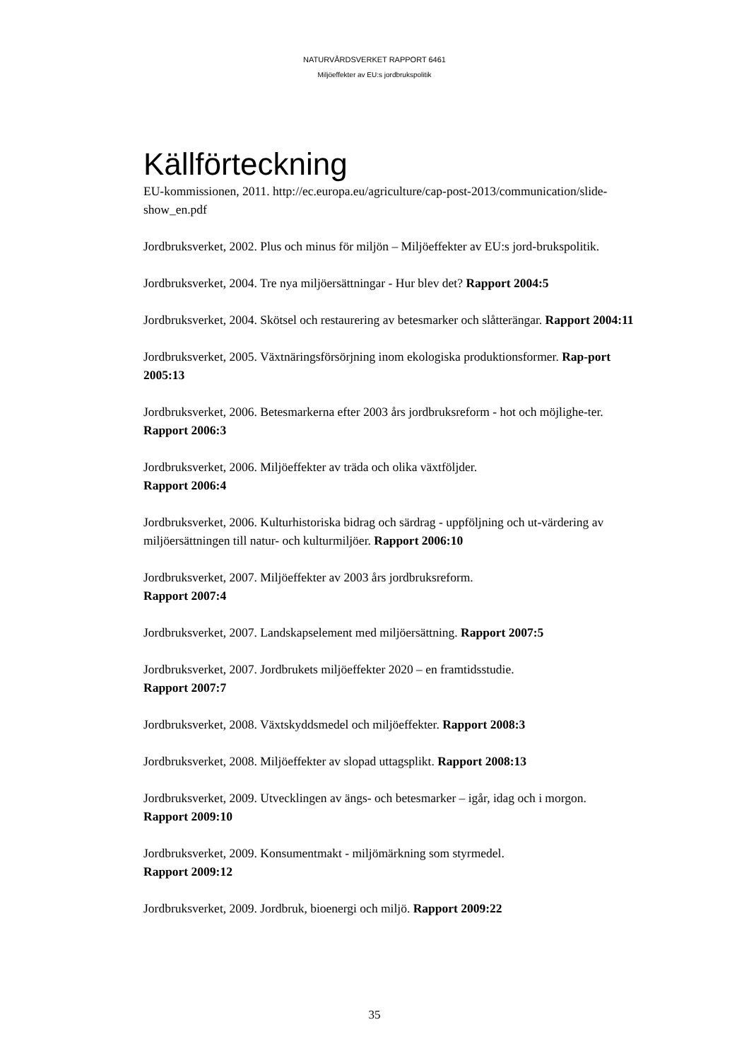NATURVÅRDSVERKET RAPPORT 6461
Miljöeffekter av EU:s jordbrukspolitik
Källförteckning
EU-kommissionen, 2011. http://ec.europa.eu/agriculture/cap-post-2013/communication/slide-show_en.pdf
Jordbruksverket, 2002. Plus och minus för miljön – Miljöeffekter av EU:s jord-brukspolitik.
Jordbruksverket, 2004. Tre nya miljöersättningar - Hur blev det? Rapport 2004:5
Jordbruksverket, 2004. Skötsel och restaurering av betesmarker och slåtterängar. Rapport 2004:11
Jordbruksverket, 2005. Växtnäringsförsörjning inom ekologiska produktionsformer. Rap-port 2005:13
Jordbruksverket, 2006. Betesmarkerna efter 2003 års jordbruksreform - hot och möjlighe-ter. Rapport 2006:3
Jordbruksverket, 2006. Miljöeffekter av träda och olika växtföljder.
Rapport 2006:4
Jordbruksverket, 2006. Kulturhistoriska bidrag och särdrag - uppföljning och ut-värdering av miljöersättningen till natur- och kulturmiljöer. Rapport 2006:10
Jordbruksverket, 2007. Miljöeffekter av 2003 års jordbruksreform.
Rapport 2007:4
Jordbruksverket, 2007. Landskapselement med miljöersättning. Rapport 2007:5
Jordbruksverket, 2007. Jordbrukets miljöeffekter 2020 – en framtidsstudie.
Rapport 2007:7
Jordbruksverket, 2008. Växtskyddsmedel och miljöeffekter. Rapport 2008:3
Jordbruksverket, 2008. Miljöeffekter av slopad uttagsplikt. Rapport 2008:13
Jordbruksverket, 2009. Utvecklingen av ängs- och betesmarker – igår, idag och i morgon.
Rapport 2009:10
Jordbruksverket, 2009. Konsumentmakt - miljömärkning som styrmedel.
Rapport 2009:12
Jordbruksverket, 2009. Jordbruk, bioenergi och miljö. Rapport 2009:22
35